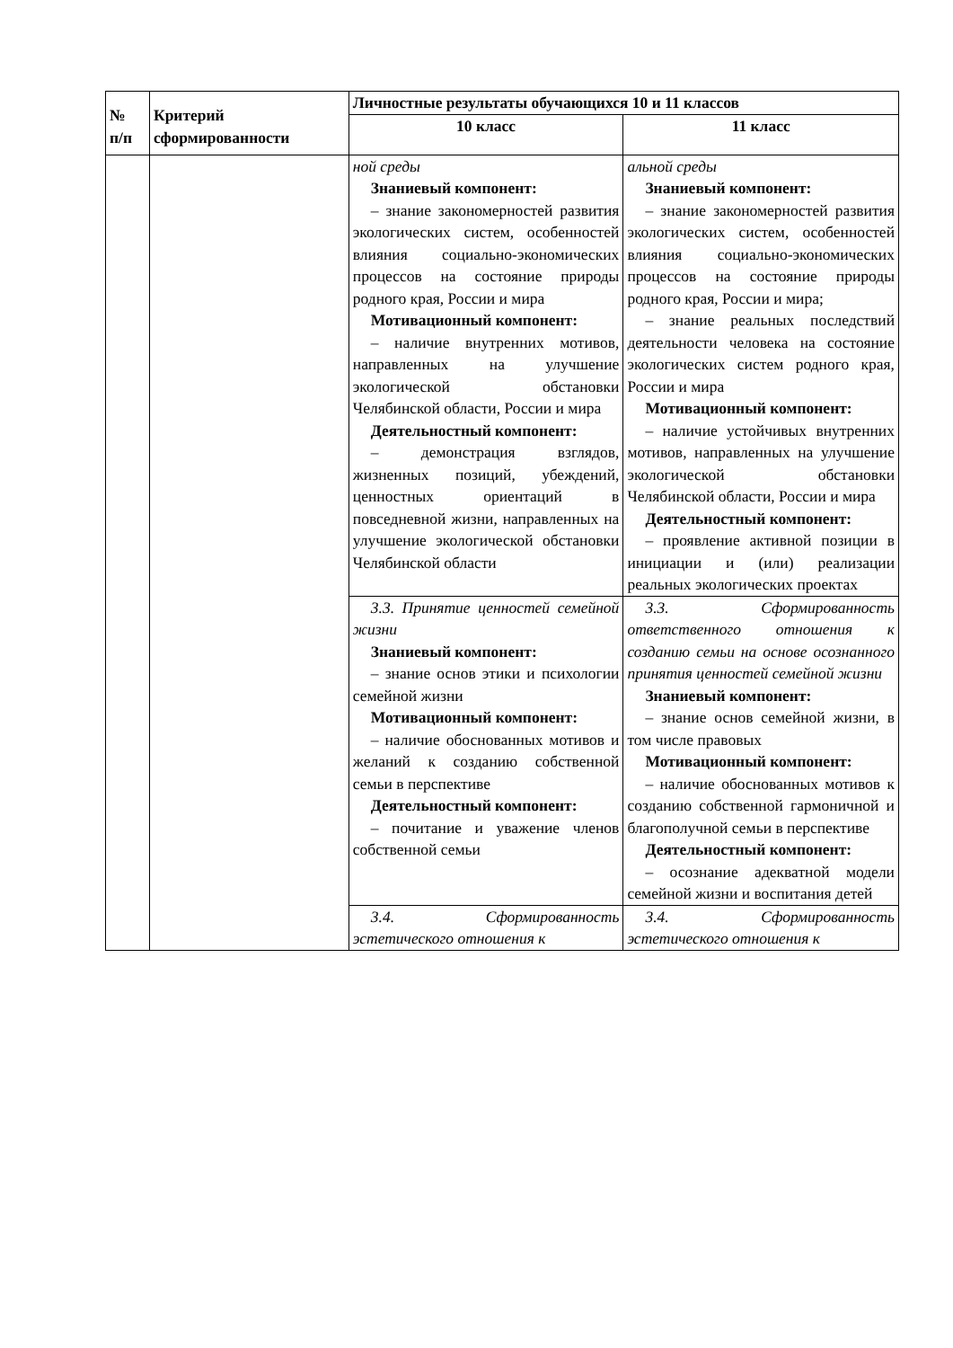| № п/п | Критерий сформированности | Личностные результаты обучающихся 10 и 11 классов | |
| --- | --- | --- | --- |
| | | 10 класс | 11 класс |
| | | ной среды Знаниевый компонент: – знание закономерностей развития экологических систем, особенностей влияния социально-экономических процессов на состояние природы родного края, России и мира Мотивационный компонент: – наличие внутренних мотивов, направленных на улучшение экологической обстановки Челябинской области, России и мира Деятельностный компонент: – демонстрация взглядов, жизненных позиций, убеждений, ценностных ориентаций в повседневной жизни, направленных на улучшение экологической обстановки Челябинской области | альной среды Знаниевый компонент: – знание закономерностей развития экологических систем, особенностей влияния социально-экономических процессов на состояние природы родного края, России и мира; – знание реальных последствий деятельности человека на состояние экологических систем родного края, России и мира Мотивационный компонент: – наличие устойчивых внутренних мотивов, направленных на улучшение экологической обстановки Челябинской области, России и мира Деятельностный компонент: – проявление активной позиции в инициации и (или) реализации реальных экологических проектах |
| | | 3.3. Принятие ценностей семейной жизни Знаниевый компонент: – знание основ этики и психологии семейной жизни Мотивационный компонент: – наличие обоснованных мотивов и желаний к созданию собственной семьи в перспективе Деятельностный компонент: – почитание и уважение членов собственной семьи | 3.3. Сформированность ответственного отношения к созданию семьи на основе осознанного принятия ценностей семейной жизни Знаниевый компонент: – знание основ семейной жизни, в том числе правовых Мотивационный компонент: – наличие обоснованных мотивов к созданию собственной гармоничной и благополучной семьи в перспективе Деятельностный компонент: – осознание адекватной модели семейной жизни и воспитания детей |
| | | 3.4. Сформированность эстетического отношения к | 3.4. Сформированность эстетического отношения к |